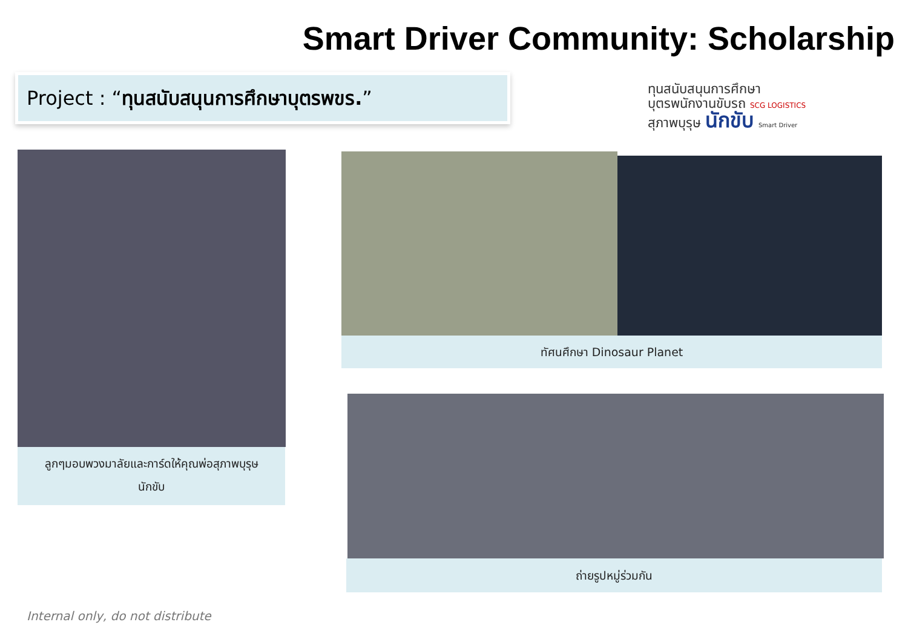Smart Driver Community: Scholarship
Project : “ทุนสนับสนุนการศึกษาบุตรพขร.”
ทุนสนับสนุนการศึกษา
บุตรพนักงานขับรถ SCG LOGISTICS
สุภาพบุรุษ นักขับ Smart Driver
ลูกๆมอบพวงมาลัยและการ์ดให้คุณพ่อสุภาพบุรุษ
นักขับ
ทัศนศึกษา Dinosaur Planet
ถ่ายรูปหมู่ร่วมกัน
Internal only, do not distribute